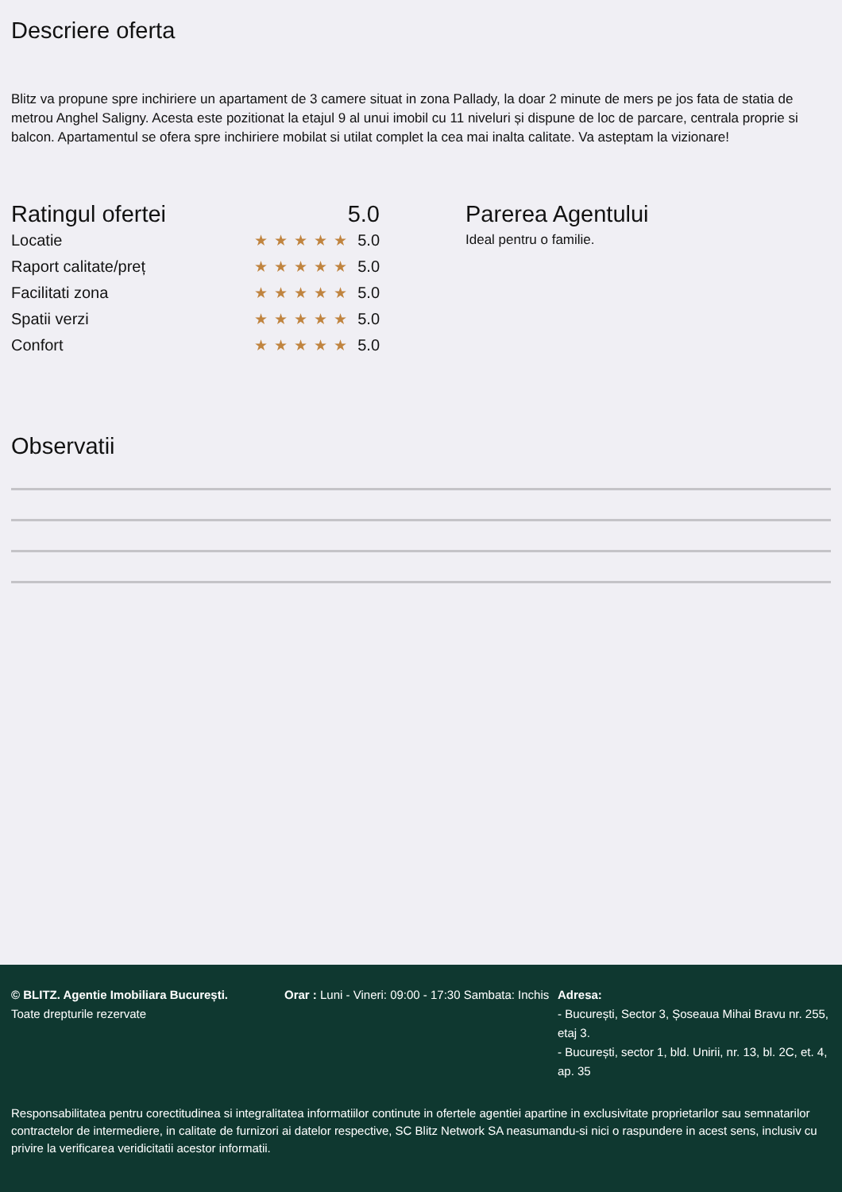Descriere oferta
Blitz va propune spre inchiriere un apartament de 3 camere situat in zona Pallady, la doar 2 minute de mers pe jos fata de statia de metrou Anghel Saligny. Acesta este pozitionat la etajul 9 al unui imobil cu 11 niveluri și dispune de loc de parcare, centrala proprie si balcon. Apartamentul se ofera spre inchiriere mobilat si utilat complet la cea mai inalta calitate. Va asteptam la vizionare!
Ratingul ofertei 5.0
Locatie ★★★★★ 5.0
Raport calitate/preț ★★★★★ 5.0
Facilitati zona ★★★★★ 5.0
Spatii verzi ★★★★★ 5.0
Confort ★★★★★ 5.0
Parerea Agentului
Ideal pentru o familie.
Observatii
© BLITZ. Agentie Imobiliara București.
Toate drepturile rezervate
Orar : Luni - Vineri: 09:00 - 17:30 Sambata: Inchis
Adresa:
- București, Sector 3, Șoseaua Mihai Bravu nr. 255, etaj 3.
- București, sector 1, bld. Unirii, nr. 13, bl. 2C, et. 4, ap. 35
Responsabilitatea pentru corectitudinea si integralitatea informatiilor continute in ofertele agentiei apartine in exclusivitate proprietarilor sau semnatarilor contractelor de intermediere, in calitate de furnizori ai datelor respective, SC Blitz Network SA neasumandu-si nici o raspundere in acest sens, inclusiv cu privire la verificarea veridicitatii acestor informatii.